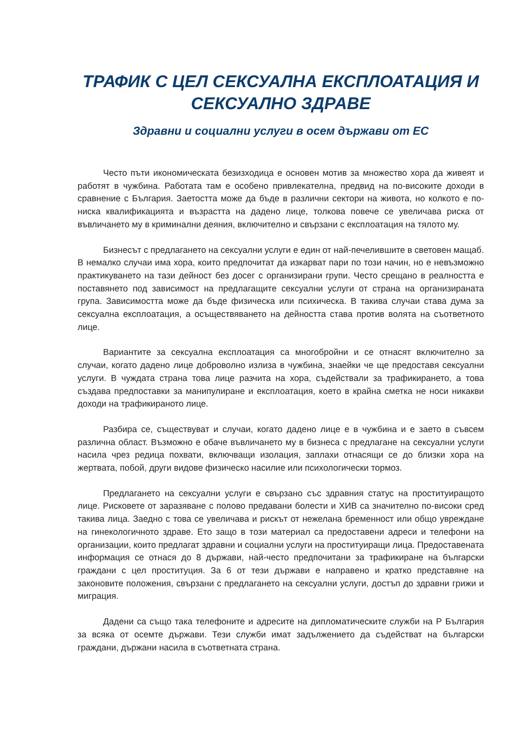ТРАФИК С ЦЕЛ СЕКСУАЛНА ЕКСПЛОАТАЦИЯ И СЕКСУАЛНО ЗДРАВЕ
Здравни и социални услуги в осем държави от ЕС
Често пъти икономическата безизходица е основен мотив за множество хора да живеят и работят в чужбина. Работата там е особено привлекателна, предвид на по-високите доходи в сравнение с България. Заетостта може да бъде в различни сектори на живота, но колкото е по-ниска квалификацията и възрастта на дадено лице, толкова повече се увеличава риска от въвличането му в криминални деяния, включително и свързани с експлоатация на тялото му.
Бизнесът с предлагането на сексуални услуги е един от най-печелившите в световен мащаб. В немалко случаи има хора, които предпочитат да изкарват пари по този начин, но е невъзможно практикуването на тази дейност без досег с организирани групи. Често срещано в реалността е поставянето под зависимост на предлагащите сексуални услуги от страна на организираната група. Зависимостта може да бъде физическа или психическа. В такива случаи става дума за сексуална експлоатация, а осъществяването на дейността става против волята на съответното лице.
Вариантите за сексуална експлоатация са многобройни и се отнасят включително за случаи, когато дадено лице доброволно излиза в чужбина, знаейки че ще предоставя сексуални услуги. В чуждата страна това лице разчита на хора, съдействали за трафикирането, а това създава предпоставки за манипулиране и експлоатация, което в крайна сметка не носи никакви доходи на трафикираното лице.
Разбира се, съществуват и случаи, когато дадено лице е в чужбина и е заето в съвсем различна област. Възможно е обаче въвличането му в бизнеса с предлагане на сексуални услуги насила чрез редица похвати, включващи изолация, заплахи отнасящи се до близки хора на жертвата, побой, други видове физическо насилие или психологически тормоз.
Предлагането на сексуални услуги е свързано със здравния статус на проституиращото лице. Рисковете от заразяване с полово предавани болести и ХИВ са значително по-високи сред такива лица. Заедно с това се увеличава и рискът от нежелана бременност или общо увреждане на гинекологичното здраве. Ето защо в този материал са предоставени адреси и телефони на организации, които предлагат здравни и социални услуги на проституиращи лица. Предоставената информация се отнася до 8 държави, най-често предпочитани за трафикиране на български граждани с цел проституция. За 6 от тези държави е направено и кратко представяне на законовите положения, свързани с предлагането на сексуални услуги, достъп до здравни грижи и миграция.
Дадени са също така телефоните и адресите на дипломатическите служби на Р България за всяка от осемте държави. Тези служби имат задължението да съдействат на български граждани, държани насила в съответната страна.